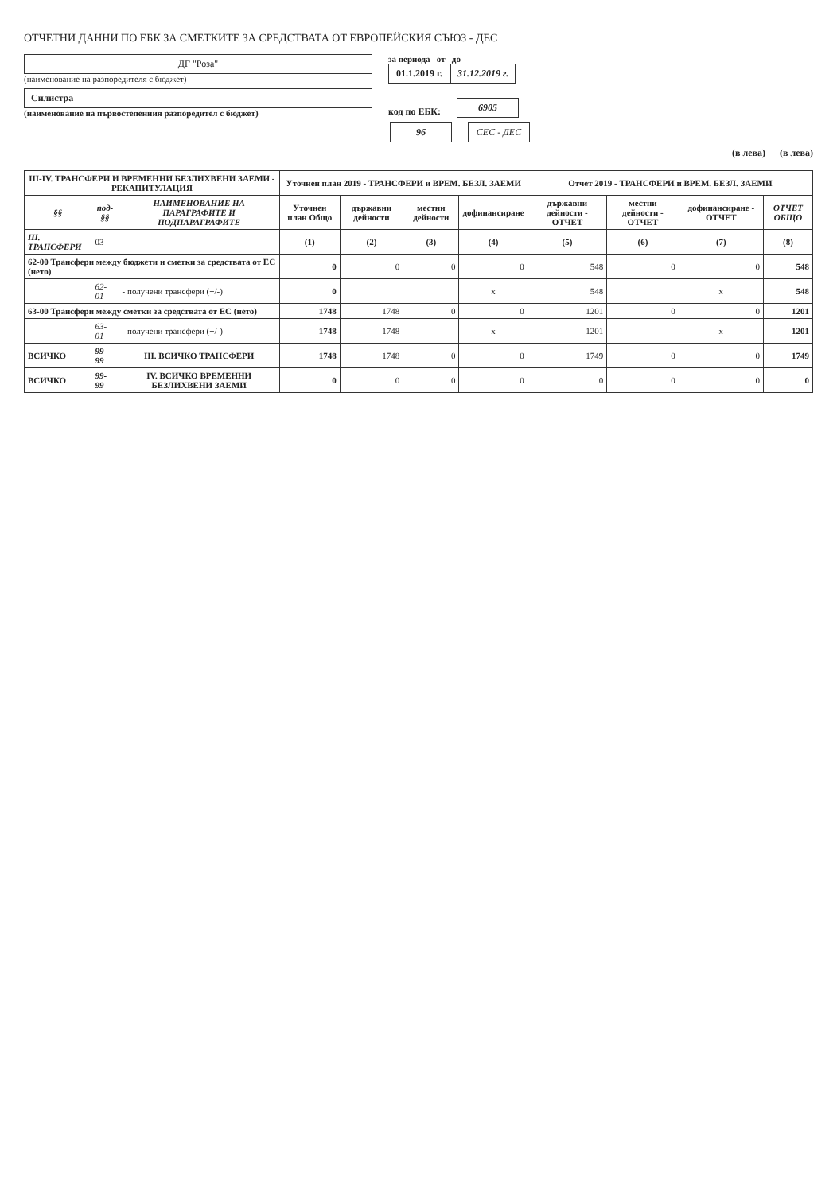ОТЧЕТНИ ДАННИ ПО ЕБК ЗА СМЕТКИТЕ ЗА СРЕДСТВАТА ОТ ЕВРОПЕЙСКИЯ СЪЮЗ - ДЕС
ДГ "Роза"
(наименование на разпоредителя с бюджет)
за периода от до
01.1.2019 г. 31.12.2019 г.
Силистра
(наименование на първостепенния разпоредител с бюджет)
код по ЕБК:
6905
96
СЕС - ДЕС
(в лева) (в лева)
| III-IV. ТРАНСФЕРИ И ВРЕМЕННИ БЕЗЛИХВЕНИ ЗАЕМИ - РЕКАПИТУЛАЦИЯ | | | Уточнен план 2019 - ТРАНСФЕРИ и ВРЕМ. БЕЗЛ. ЗАЕМИ | | | | Отчет 2019 - ТРАНСФЕРИ и ВРЕМ. БЕЗЛ. ЗАЕМИ | | | |
| --- | --- | --- | --- | --- | --- | --- | --- | --- | --- | --- |
| §§ | под-§§ | НАИМЕНОВАНИЕ НА ПАРАГРАФИТЕ И ПОДПАРАГРАФИТЕ | Уточнен план Общо | държавни дейности | местни дейности | дофинансиране | държавни дейности - ОТЧЕТ | местни дейности - ОТЧЕТ | дофинансиране - ОТЧЕТ | ОТЧЕТ ОБЩО |
| III. ТРАНСФЕРИ | 03 | | (1) | (2) | (3) | (4) | (5) | (6) | (7) | (8) |
| 62-00 Трансфери между бюджети и сметки за средствата от ЕС (нето) | | | 0 | 0 | 0 | 0 | 548 | 0 | 0 | 548 |
| | 62-01 | - получени трансфери (+/-) | 0 | | | x | 548 | | x | 548 |
| 63-00 Трансфери между сметки за средствата от ЕС (нето) | | | 1748 | 1748 | 0 | 0 | 1201 | 0 | 0 | 1201 |
| | 63-01 | - получени трансфери (+/-) | 1748 | 1748 | | x | 1201 | | x | 1201 |
| ВСИЧКО | 99-99 | III. ВСИЧКО ТРАНСФЕРИ | 1748 | 1748 | 0 | 0 | 1749 | 0 | 0 | 1749 |
| ВСИЧКО | 99-99 | IV. ВСИЧКО ВРЕМЕННИ БЕЗЛИХВЕНИ ЗАЕМИ | 0 | 0 | 0 | 0 | 0 | 0 | 0 | 0 |